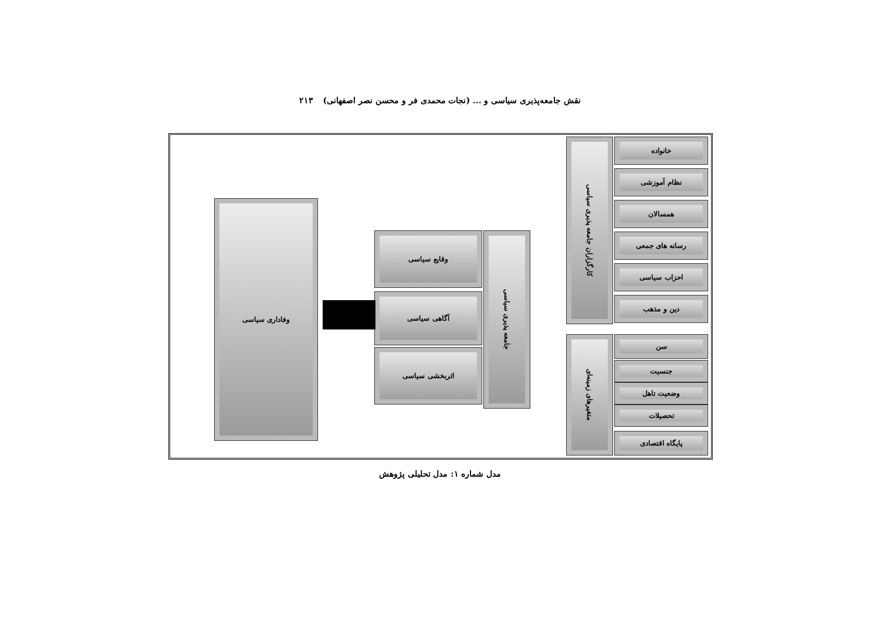نقش جامعه‌پذیری سیاسی و ... (نجات محمدی فر و محسن نصر اصفهانی) ۲۱۳
خانواده
نظام آموزشی
همسالان
رسانه های جمعی
احزاب سیاسی
دین و مذهب
کارگزاران جامعه پذیری سیاسی
سن
جنسیت
وضعیت تاهل
تحصیلات
پایگاه اقتصادی
متغیرهای زمینه‌ای
جامعه پذیری سیاسی
وقایع سیاسی
آگاهی سیاسی
اثربخشی سیاسی
وفاداری سیاسی
مدل شماره ۱: مدل تحلیلی پژوهش